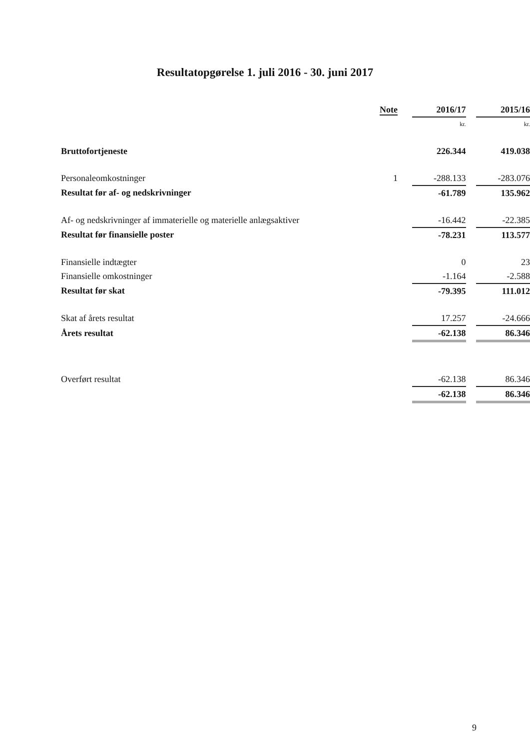Resultatopgørelse 1. juli 2016 - 30. juni 2017
| | Note | | 2016/17 | | 2015/16 |
| --- | --- | --- | --- | --- | --- |
| | | | kr. | | kr. |
| Bruttofortjeneste | | | 226.344 | | 419.038 |
| Personaleomkostninger | 1 | | -288.133 | | -283.076 |
| Resultat før af- og nedskrivninger | | | -61.789 | | 135.962 |
| Af- og nedskrivninger af immaterielle og materielle anlægsaktiver | | | -16.442 | | -22.385 |
| Resultat før finansielle poster | | | -78.231 | | 113.577 |
| Finansielle indtægter | | | 0 | | 23 |
| Finansielle omkostninger | | | -1.164 | | -2.588 |
| Resultat før skat | | | -79.395 | | 111.012 |
| Skat af årets resultat | | | 17.257 | | -24.666 |
| Årets resultat | | | -62.138 | | 86.346 |
| Overført resultat | | | -62.138 | | 86.346 |
| | | | -62.138 | | 86.346 |
9